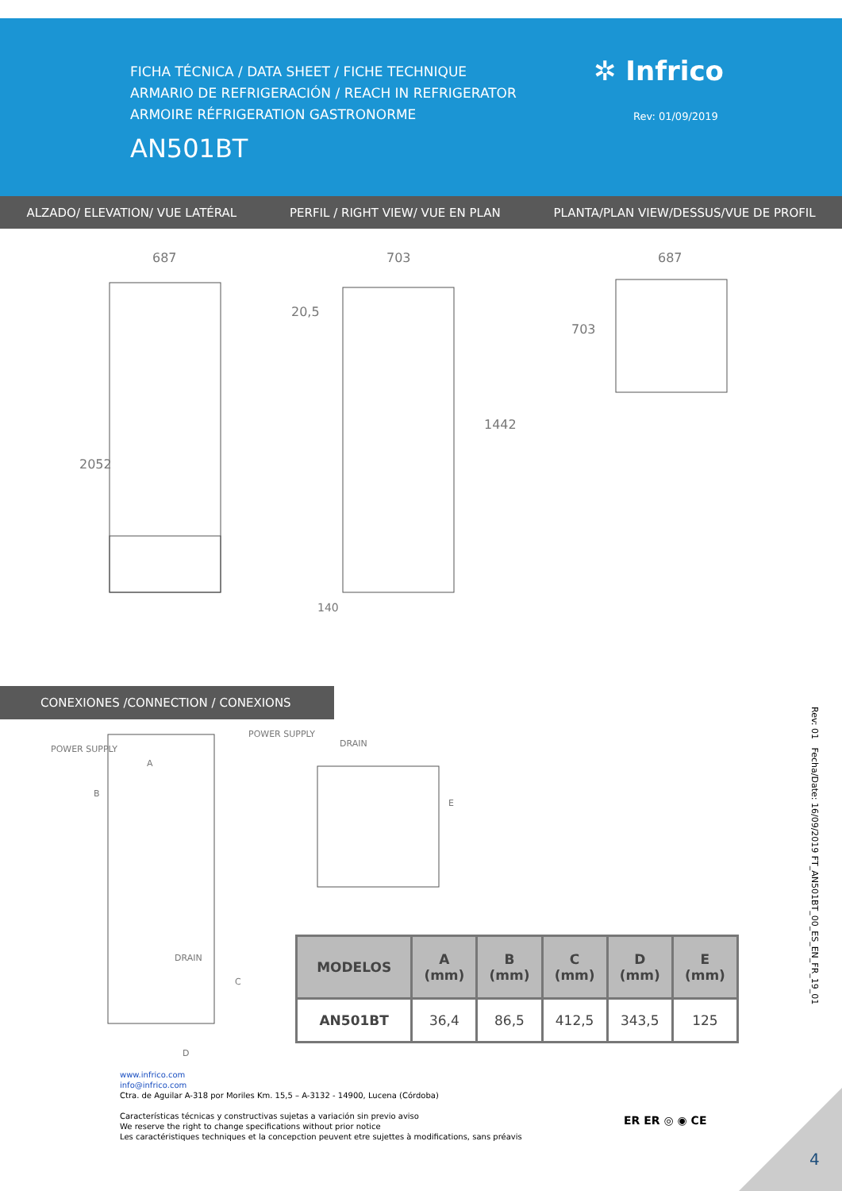FICHA TÉCNICA / DATA SHEET / FICHE TECHNIQUE
ARMARIO DE REFRIGERACIÓN / REACH IN REFRIGERATOR
ARMOIRE RÉFRIGERATION GASTRONORME
AN501BT
✲ Infrico
Rev: 01/09/2019
ALZADO/ ELEVATION/ VUE LATÉRAL PERFIL / RIGHT VIEW/ VUE EN PLAN PLANTA/PLAN VIEW/DESSUS/VUE DE PROFIL
687
703
20,5
687
2052
1442
703
140
CONEXIONES /CONNECTION / CONEXIONS
POWER SUPPLY
POWER SUPPLY
DRAIN
DRAIN
A
B
C
D
E
| MODELOS | A (mm) | B (mm) | C (mm) | D (mm) | E (mm) |
| --- | --- | --- | --- | --- | --- |
| AN501BT | 36,4 | 86,5 | 412,5 | 343,5 | 125 |
www.infrico.com
info@infrico.com
Ctra. de Aguilar A-318 por Moriles Km. 15,5 – A-3132 - 14900, Lucena (Córdoba)
Características técnicas y constructivas sujetas a variación sin previo aviso
We reserve the right to change specifications without prior notice
Les caractéristiques techniques et la concepction peuvent etre sujettes à modifications, sans préavis
ER ER ◎ ◉ CE
Rev: 01 Fecha/Date: 16/09/2019 FT_AN501BT_00_ES_EN_FR_19_01
4